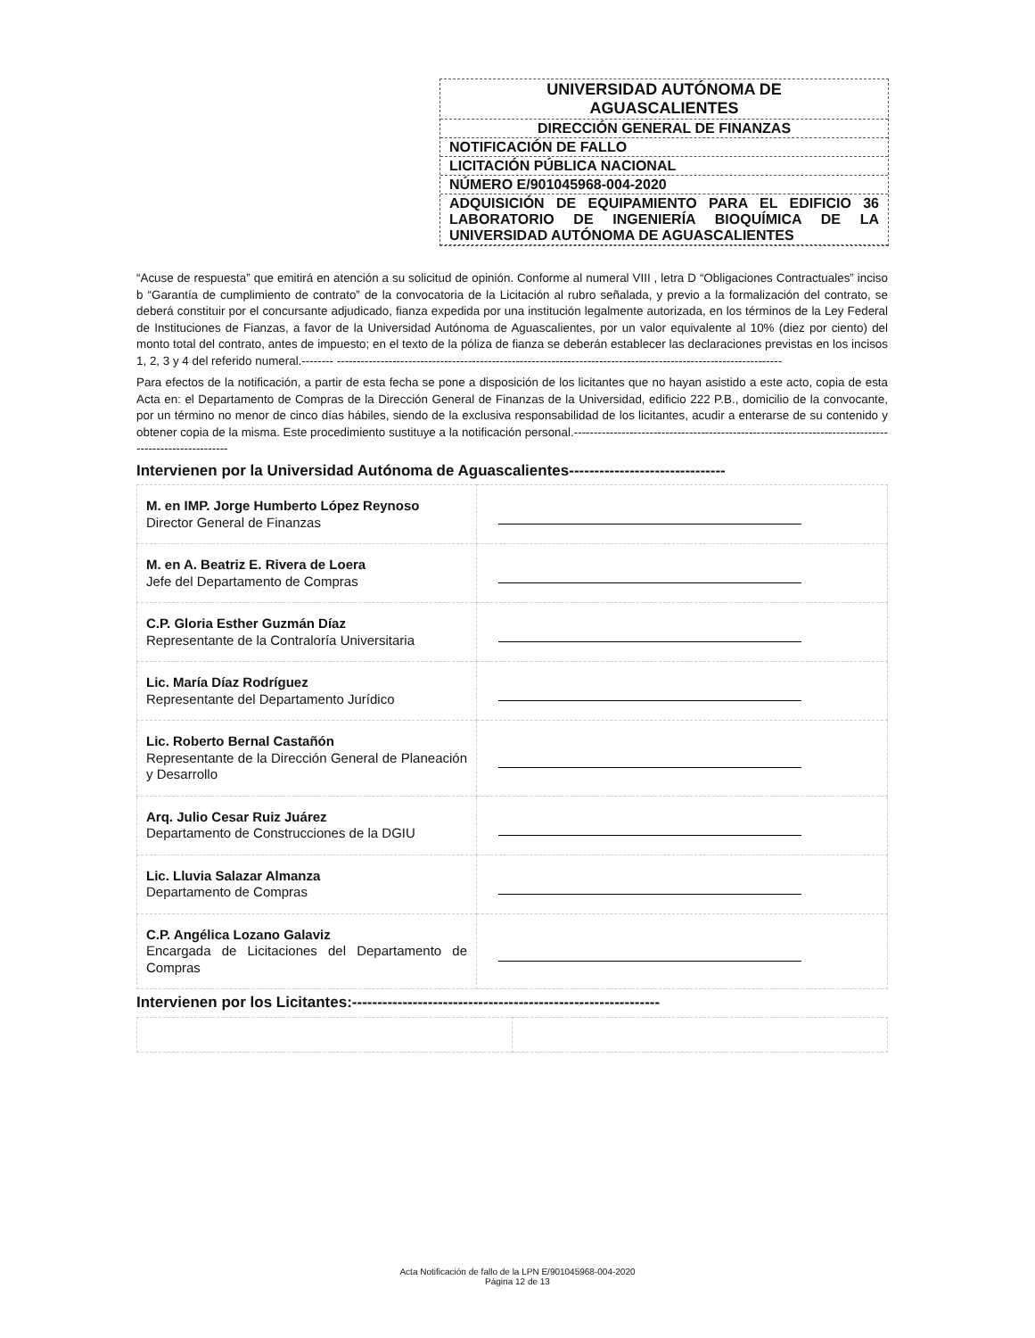UNIVERSIDAD AUTÓNOMA DE
AGUASCALIENTES
DIRECCIÓN GENERAL DE FINANZAS
NOTIFICACIÓN DE FALLO
LICITACIÓN PÚBLICA NACIONAL
NÚMERO E/901045968-004-2020
ADQUISICIÓN DE EQUIPAMIENTO PARA EL EDIFICIO 36 LABORATORIO DE INGENIERÍA BIOQUÍMICA DE LA UNIVERSIDAD AUTÓNOMA DE AGUASCALIENTES
“Acuse de respuesta” que emitirá en atención a su solicitud de opinión. Conforme al numeral VIII , letra D “Obligaciones Contractuales” inciso b “Garantía de cumplimiento de contrato” de la convocatoria de la Licitación al rubro señalada, y previo a la formalización del contrato, se deberá constituir por el concursante adjudicado, fianza expedida por una institución legalmente autorizada, en los términos de la Ley Federal de Instituciones de Fianzas, a favor de la Universidad Autónoma de Aguascalientes, por un valor equivalente al 10% (diez por ciento) del monto total del contrato, antes de impuesto; en el texto de la póliza de fianza se deberán establecer las declaraciones previstas en los incisos 1, 2, 3 y 4 del referido numeral.-------- ----------------------------------------------------------------------------------------------------------------
Para efectos de la notificación, a partir de esta fecha se pone a disposición de los licitantes que no hayan asistido a este acto, copia de esta Acta en: el Departamento de Compras de la Dirección General de Finanzas de la Universidad, edificio 222 P.B., domicilio de la convocante, por un término no menor de cinco días hábiles, siendo de la exclusiva responsabilidad de los licitantes, acudir a enterarse de su contenido y obtener copia de la misma. Este procedimiento sustituye a la notificación personal.------------------------------------------------------------------------------------------------------
Intervienen por la Universidad Autónoma de Aguascalientes-------------------------------
| M. en IMP. Jorge Humberto López Reynoso Director General de Finanzas | |
| M. en A. Beatriz E. Rivera de Loera Jefe del Departamento de Compras | |
| C.P. Gloria Esther Guzmán Díaz Representante de la Contraloría Universitaria | |
| Lic. María Díaz Rodríguez Representante del Departamento Jurídico | |
| Lic. Roberto Bernal Castañón Representante de la Dirección General de Planeación y Desarrollo | |
| Arq. Julio Cesar Ruiz Juárez Departamento de Construcciones de la DGIU | |
| Lic. Lluvia Salazar Almanza Departamento de Compras | |
| C.P. Angélica Lozano Galaviz Encargada de Licitaciones del Departamento de Compras | |
Intervienen por los Licitantes:-------------------------------------------------------------
Acta Notificación de fallo de la LPN E/901045968-004-2020
Página 12 de 13